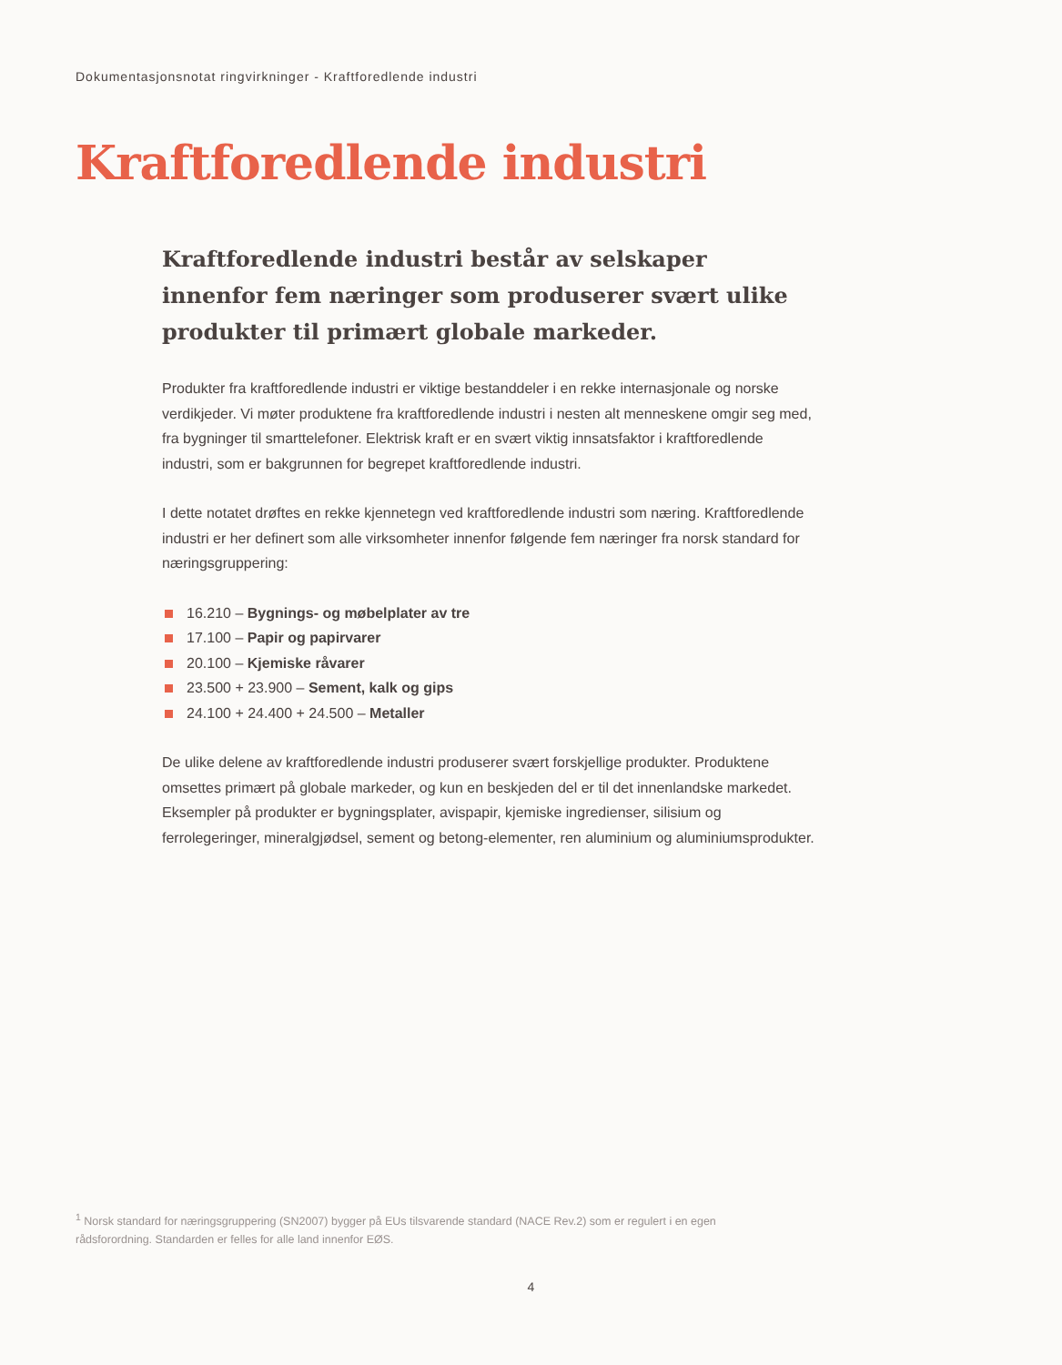Dokumentasjonsnotat ringvirkninger - Kraftforedlende industri
Kraftforedlende industri
Kraftforedlende industri består av selskaper innenfor fem næringer som produserer svært ulike produkter til primært globale markeder.
Produkter fra kraftforedlende industri er viktige bestanddeler i en rekke internasjonale og norske verdikjeder. Vi møter produktene fra kraftforedlende industri i nesten alt menneskene omgir seg med, fra bygninger til smarttelefoner. Elektrisk kraft er en svært viktig innsatsfaktor i kraftforedlende industri, som er bakgrunnen for begrepet kraftforedlende industri.
I dette notatet drøftes en rekke kjennetegn ved kraftforedlende industri som næring. Kraftforedlende industri er her definert som alle virksomheter innenfor følgende fem næringer fra norsk standard for næringsgruppering:
16.210 – Bygnings- og møbelplater av tre
17.100 – Papir og papirvarer
20.100 – Kjemiske råvarer
23.500 + 23.900 – Sement, kalk og gips
24.100 + 24.400 + 24.500 – Metaller
De ulike delene av kraftforedlende industri produserer svært forskjellige produkter. Produktene omsettes primært på globale markeder, og kun en beskjeden del er til det innenlandske markedet. Eksempler på produkter er bygningsplater, avispapir, kjemiske ingredienser, silisium og ferrolegeringer, mineralgjødsel, sement og betong-elementer, ren aluminium og aluminiumsprodukter.
<sup>1</sup> Norsk standard for næringsgruppering (SN2007) bygger på EUs tilsvarende standard (NACE Rev.2) som er regulert i en egen rådsforordning. Standarden er felles for alle land innenfor EØS.
4